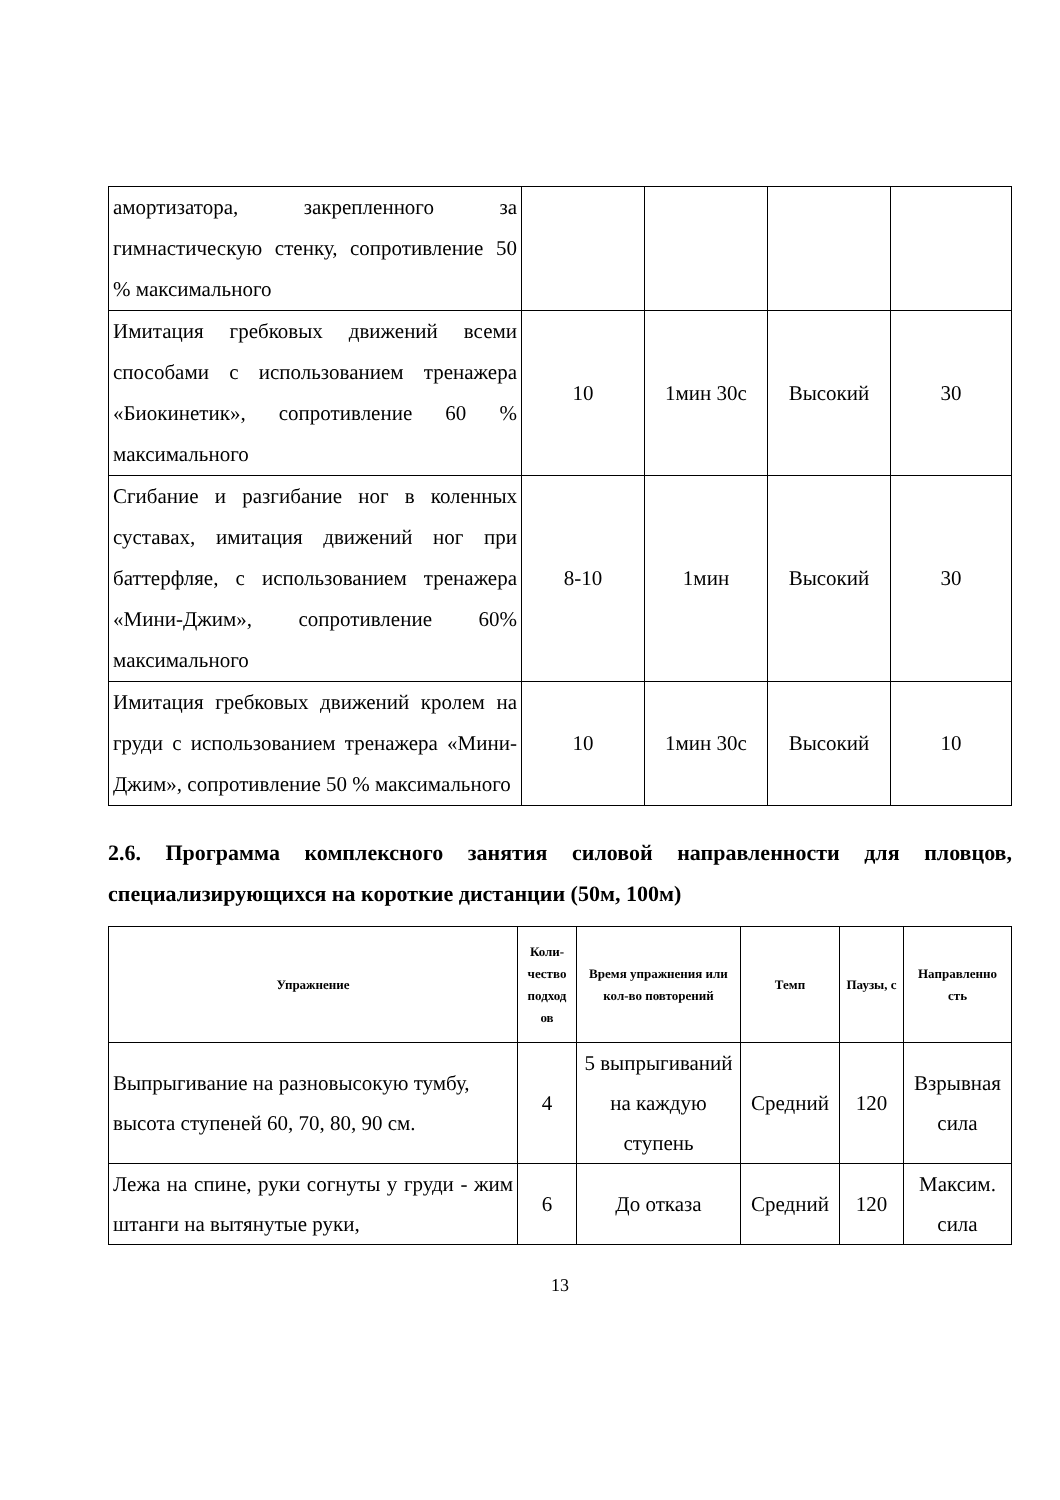| амортизатора, закрепленного за гимнастическую стенку, сопротивление 50 % максимального | | | | |
| Имитация гребковых движений всеми способами с использованием тренажера «Биокинетик», сопротивление 60 % максимального | 10 | 1мин 30с | Высокий | 30 |
| Сгибание и разгибание ног в коленных суставах, имитация движений ног при баттерфляе, с использованием тренажера «Мини-Джим», сопротивление 60% максимального | 8-10 | 1мин | Высокий | 30 |
| Имитация гребковых движений кролем на груди с использованием тренажера «Мини-Джим», сопротивление 50 % максимального | 10 | 1мин 30с | Высокий | 10 |
2.6. Программа комплексного занятия силовой направленности для пловцов, специализирующихся на короткие дистанции (50м, 100м)
| Упражнение | Коли-чество подход ов | Время упражнения или кол-во повторений | Темп | Паузы, с | Направленно сть |
| --- | --- | --- | --- | --- | --- |
| Выпрыгивание на разновысокую тумбу, высота ступеней 60, 70, 80, 90 см. | 4 | 5 выпрыгиваний на каждую ступень | Средний | 120 | Взрывная сила |
| Лежа на спине, руки согнуты у груди - жим штанги на вытянутые руки, | 6 | До отказа | Средний | 120 | Максим. сила |
13